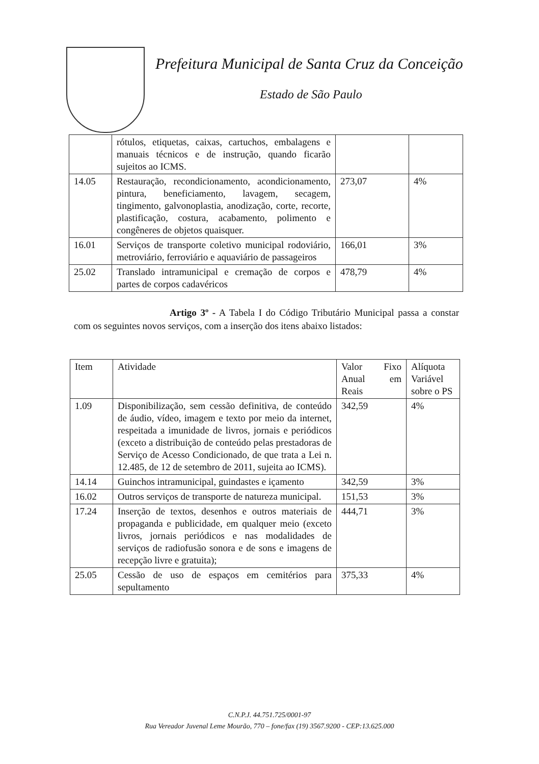Prefeitura Municipal de Santa Cruz da Conceição
Estado de São Paulo
| | rótulos, etiquetas, caixas, cartuchos, embalagens e manuais técnicos e de instrução, quando ficarão sujeitos ao ICMS. | | |
| 14.05 | Restauração, recondicionamento, acondicionamento, pintura, beneficiamento, lavagem, secagem, tingimento, galvonoplastia, anodização, corte, recorte, plastificação, costura, acabamento, polimento e congêneres de objetos quaisquer. | 273,07 | 4% |
| 16.01 | Serviços de transporte coletivo municipal rodoviário, metroviário, ferroviário e aquaviário de passageiros | 166,01 | 3% |
| 25.02 | Translado intramunicipal e cremação de corpos e partes de corpos cadavéricos | 478,79 | 4% |
Artigo 3º - A Tabela I do Código Tributário Municipal passa a constar com os seguintes novos serviços, com a inserção dos itens abaixo listados:
| Item | Atividade | Valor Fixo Anual em Reais | Alíquota Variável sobre o PS |
| --- | --- | --- | --- |
| 1.09 | Disponibilização, sem cessão definitiva, de conteúdo de áudio, vídeo, imagem e texto por meio da internet, respeitada a imunidade de livros, jornais e periódicos (exceto a distribuição de conteúdo pelas prestadoras de Serviço de Acesso Condicionado, de que trata a Lei n. 12.485, de 12 de setembro de 2011, sujeita ao ICMS). | 342,59 | 4% |
| 14.14 | Guinchos intramunicipal, guindastes e içamento | 342,59 | 3% |
| 16.02 | Outros serviços de transporte de natureza municipal. | 151,53 | 3% |
| 17.24 | Inserção de textos, desenhos e outros materiais de propaganda e publicidade, em qualquer meio (exceto livros, jornais periódicos e nas modalidades de serviços de radiofusão sonora e de sons e imagens de recepção livre e gratuita); | 444,71 | 3% |
| 25.05 | Cessão de uso de espaços em cemitérios para sepultamento | 375,33 | 4% |
C.N.P.J. 44.751.725/0001-97
Rua Vereador Juvenal Leme Mourão, 770 – fone/fax (19) 3567.9200 - CEP:13.625.000